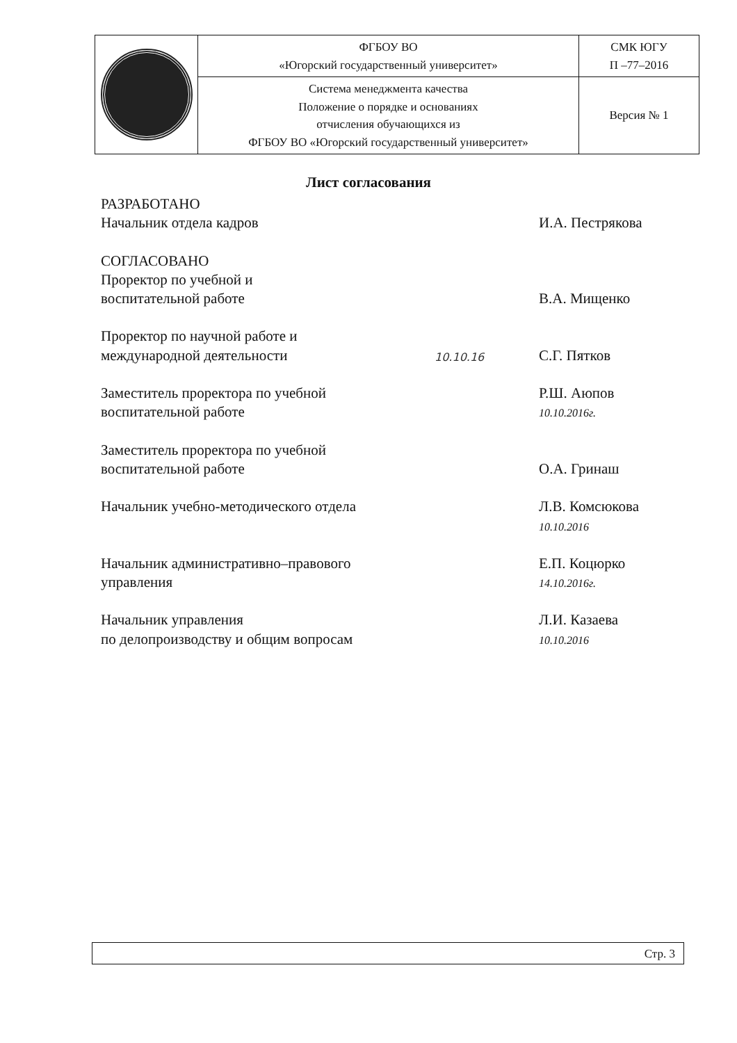| | ФГБОУ ВО «Югорский государственный университет» | СМК ЮГУ П –77–2016 |
| | Система менеджмента качества Положение о порядке и основаниях отчисления обучающихся из ФГБОУ ВО «Югорский государственный университет» | Версия № 1 |
Лист согласования
РАЗРАБОТАНО
Начальник отдела кадров
И.А. Пестрякова
СОГЛАСОВАНО
Проректор по учебной и
воспитательной работе
В.А. Мищенко
Проректор по научной работе и
международной деятельности
10.10.16
С.Г. Пятков
Заместитель проректора по учебной
воспитательной работе
Р.Ш. Аюпов
10.10.2016г.
Заместитель проректора по учебной
воспитательной работе
О.А. Гринаш
Начальник учебно-методического отдела Л.В. Комсюкова
10.10.2016
Начальник административно–правового
управления
Е.П. Коцюрко
14.10.2016г.
Начальник управления
по делопроизводству и общим вопросам
Л.И. Казаева
10.10.2016
Стр. 3